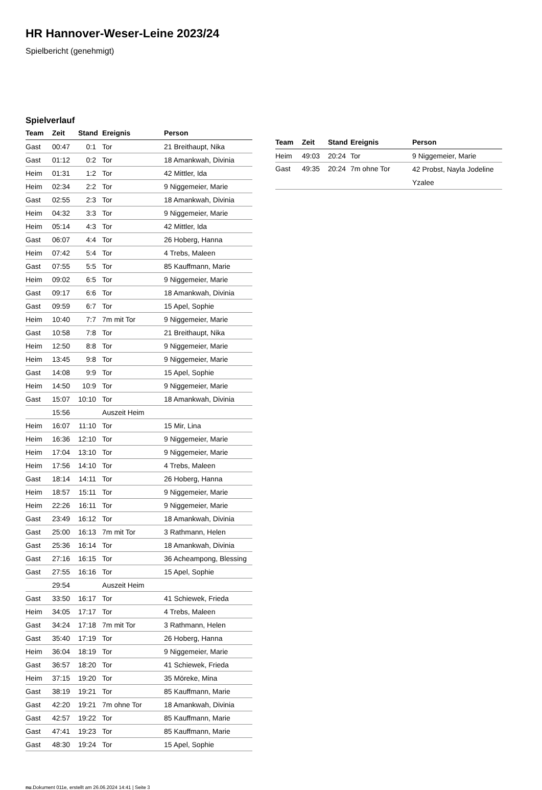HR Hannover-Weser-Leine 2023/24
Spielbericht (genehmigt)
Spielverlauf
| Team | Zeit | Stand | Ereignis | Person |
| --- | --- | --- | --- | --- |
| Gast | 00:47 | 0:1 | Tor | 21 Breithaupt, Nika |
| Gast | 01:12 | 0:2 | Tor | 18 Amankwah, Divinia |
| Heim | 01:31 | 1:2 | Tor | 42 Mittler, Ida |
| Heim | 02:34 | 2:2 | Tor | 9 Niggemeier, Marie |
| Gast | 02:55 | 2:3 | Tor | 18 Amankwah, Divinia |
| Heim | 04:32 | 3:3 | Tor | 9 Niggemeier, Marie |
| Heim | 05:14 | 4:3 | Tor | 42 Mittler, Ida |
| Gast | 06:07 | 4:4 | Tor | 26 Hoberg, Hanna |
| Heim | 07:42 | 5:4 | Tor | 4 Trebs, Maleen |
| Gast | 07:55 | 5:5 | Tor | 85 Kauffmann, Marie |
| Heim | 09:02 | 6:5 | Tor | 9 Niggemeier, Marie |
| Gast | 09:17 | 6:6 | Tor | 18 Amankwah, Divinia |
| Gast | 09:59 | 6:7 | Tor | 15 Apel, Sophie |
| Heim | 10:40 | 7:7 | 7m mit Tor | 9 Niggemeier, Marie |
| Gast | 10:58 | 7:8 | Tor | 21 Breithaupt, Nika |
| Heim | 12:50 | 8:8 | Tor | 9 Niggemeier, Marie |
| Heim | 13:45 | 9:8 | Tor | 9 Niggemeier, Marie |
| Gast | 14:08 | 9:9 | Tor | 15 Apel, Sophie |
| Heim | 14:50 | 10:9 | Tor | 9 Niggemeier, Marie |
| Gast | 15:07 | 10:10 | Tor | 18 Amankwah, Divinia |
| | 15:56 | | Auszeit Heim | |
| Heim | 16:07 | 11:10 | Tor | 15 Mir, Lina |
| Heim | 16:36 | 12:10 | Tor | 9 Niggemeier, Marie |
| Heim | 17:04 | 13:10 | Tor | 9 Niggemeier, Marie |
| Heim | 17:56 | 14:10 | Tor | 4 Trebs, Maleen |
| Gast | 18:14 | 14:11 | Tor | 26 Hoberg, Hanna |
| Heim | 18:57 | 15:11 | Tor | 9 Niggemeier, Marie |
| Heim | 22:26 | 16:11 | Tor | 9 Niggemeier, Marie |
| Gast | 23:49 | 16:12 | Tor | 18 Amankwah, Divinia |
| Gast | 25:00 | 16:13 | 7m mit Tor | 3 Rathmann, Helen |
| Gast | 25:36 | 16:14 | Tor | 18 Amankwah, Divinia |
| Gast | 27:16 | 16:15 | Tor | 36 Acheampong, Blessing |
| Gast | 27:55 | 16:16 | Tor | 15 Apel, Sophie |
| | 29:54 | | Auszeit Heim | |
| Gast | 33:50 | 16:17 | Tor | 41 Schiewek, Frieda |
| Heim | 34:05 | 17:17 | Tor | 4 Trebs, Maleen |
| Gast | 34:24 | 17:18 | 7m mit Tor | 3 Rathmann, Helen |
| Gast | 35:40 | 17:19 | Tor | 26 Hoberg, Hanna |
| Heim | 36:04 | 18:19 | Tor | 9 Niggemeier, Marie |
| Gast | 36:57 | 18:20 | Tor | 41 Schiewek, Frieda |
| Heim | 37:15 | 19:20 | Tor | 35 Möreke, Mina |
| Gast | 38:19 | 19:21 | Tor | 85 Kauffmann, Marie |
| Gast | 42:20 | 19:21 | 7m ohne Tor | 18 Amankwah, Divinia |
| Gast | 42:57 | 19:22 | Tor | 85 Kauffmann, Marie |
| Gast | 47:41 | 19:23 | Tor | 85 Kauffmann, Marie |
| Gast | 48:30 | 19:24 | Tor | 15 Apel, Sophie |
| Team | Zeit | Stand | Ereignis | Person |
| --- | --- | --- | --- | --- |
| Heim | 49:03 | 20:24 | Tor | 9 Niggemeier, Marie |
| Gast | 49:35 | 20:24 | 7m ohne Tor | 42 Probst, Nayla Jodeline Yzalee |
nu.Dokument 011e, erstellt am 26.06.2024 14:41 | Seite 3